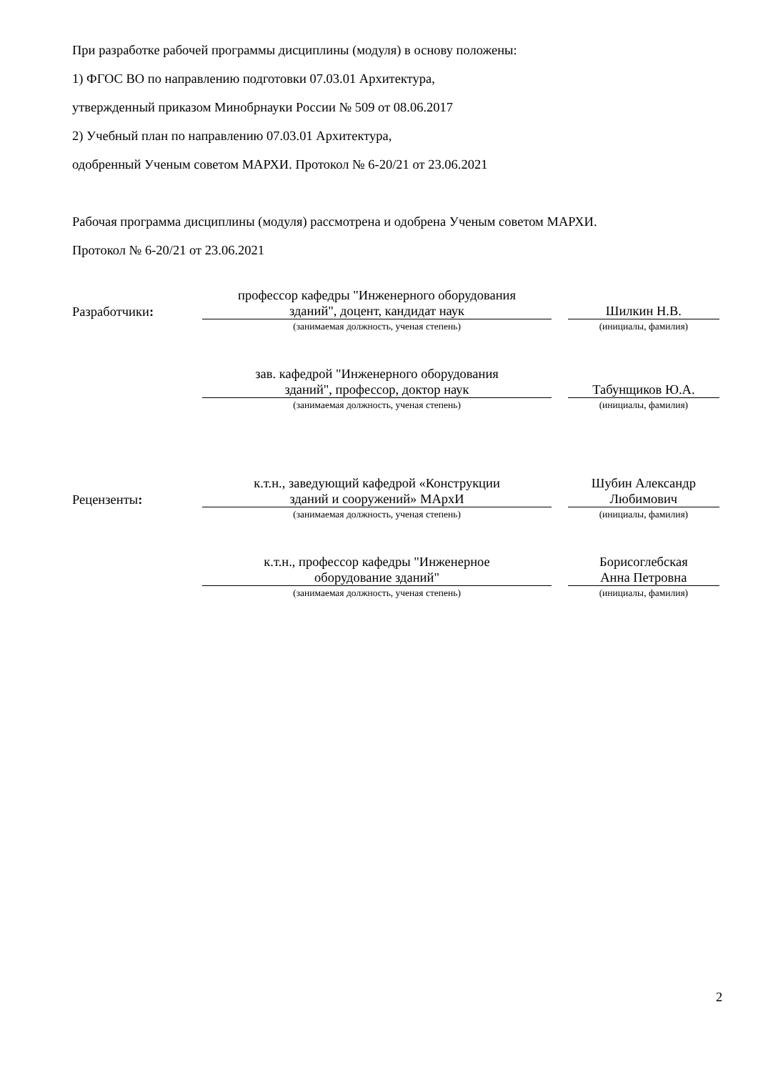При разработке рабочей программы дисциплины (модуля) в основу положены:
1) ФГОС ВО по направлению подготовки 07.03.01 Архитектура,
утвержденный приказом Минобрнауки России № 509 от 08.06.2017
2) Учебный план по направлению 07.03.01 Архитектура,
одобренный Ученым советом МАРХИ. Протокол № 6-20/21 от 23.06.2021
Рабочая программа дисциплины (модуля) рассмотрена и одобрена Ученым советом МАРХИ.
Протокол № 6-20/21 от 23.06.2021
Разработчики:
профессор кафедры "Инженерного оборудования
зданий", доцент, кандидат наук
(занимаемая должность, ученая степень)
Шилкин Н.В.
(инициалы, фамилия)
зав. кафедрой "Инженерного оборудования
зданий", профессор, доктор наук
(занимаемая должность, ученая степень)
Табунщиков Ю.А.
(инициалы, фамилия)
Рецензенты:
к.т.н., заведующий кафедрой «Конструкции
зданий и сооружений» МАрхИ
(занимаемая должность, ученая степень)
Шубин Александр
Любимович
(инициалы, фамилия)
к.т.н., профессор кафедры "Инженерное
оборудование зданий"
(занимаемая должность, ученая степень)
Борисоглебская
Анна Петровна
(инициалы, фамилия)
2